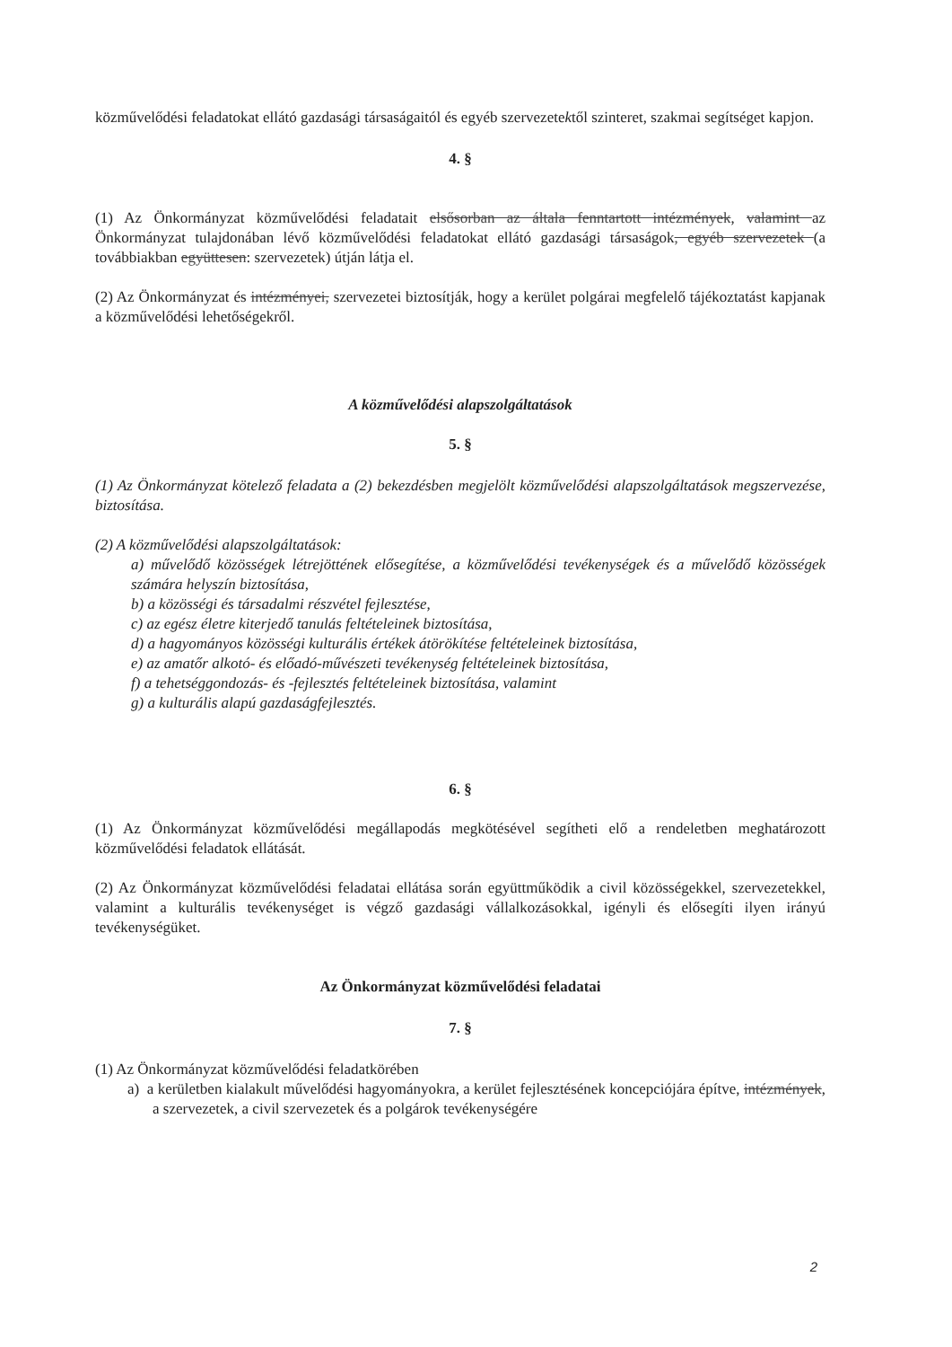közművelődési feladatokat ellátó gazdasági társaságaitól és egyéb szervezetektől szinteret, szakmai segítséget kapjon.
4. §
(1) Az Önkormányzat közművelődési feladatait elsősorban az általa fenntartott intézmények, valamint az Önkormányzat tulajdonában lévő közművelődési feladatokat ellátó gazdasági társaságok, egyéb szervezetek (a továbbiakban együttesen: szervezetek) útján látja el.
(2) Az Önkormányzat és intézményei, szervezetei biztosítják, hogy a kerület polgárai megfelelő tájékoztatást kapjanak a közművelődési lehetőségekről.
A közművelődési alapszolgáltatások
5. §
(1) Az Önkormányzat kötelező feladata a (2) bekezdésben megjelölt közművelődési alapszolgáltatások megszervezése, biztosítása.
(2) A közművelődési alapszolgáltatások:
a) művelődő közösségek létrejöttének elősegítése, a közművelődési tevékenységek és a művelődő közösségek számára helyszín biztosítása,
b) a közösségi és társadalmi részvétel fejlesztése,
c) az egész életre kiterjedő tanulás feltételeinek biztosítása,
d) a hagyományos közösségi kulturális értékek átörökítése feltételeinek biztosítása,
e) az amatőr alkotó- és előadó-művészeti tevékenység feltételeinek biztosítása,
f) a tehetséggondozás- és -fejlesztés feltételeinek biztosítása, valamint
g) a kulturális alapú gazdaságfejlesztés.
6. §
(1) Az Önkormányzat közművelődési megállapodás megkötésével segítheti elő a rendeletben meghatározott közművelődési feladatok ellátását.
(2) Az Önkormányzat közművelődési feladatai ellátása során együttműködik a civil közösségekkel, szervezetekkel, valamint a kulturális tevékenységet is végző gazdasági vállalkozásokkal, igényli és elősegíti ilyen irányú tevékenységüket.
Az Önkormányzat közművelődési feladatai
7. §
(1) Az Önkormányzat közművelődési feladatkörében
a) a kerületben kialakult művelődési hagyományokra, a kerület fejlesztésének koncepciójára építve, intézmények, a szervezetek, a civil szervezetek és a polgárok tevékenységére
2